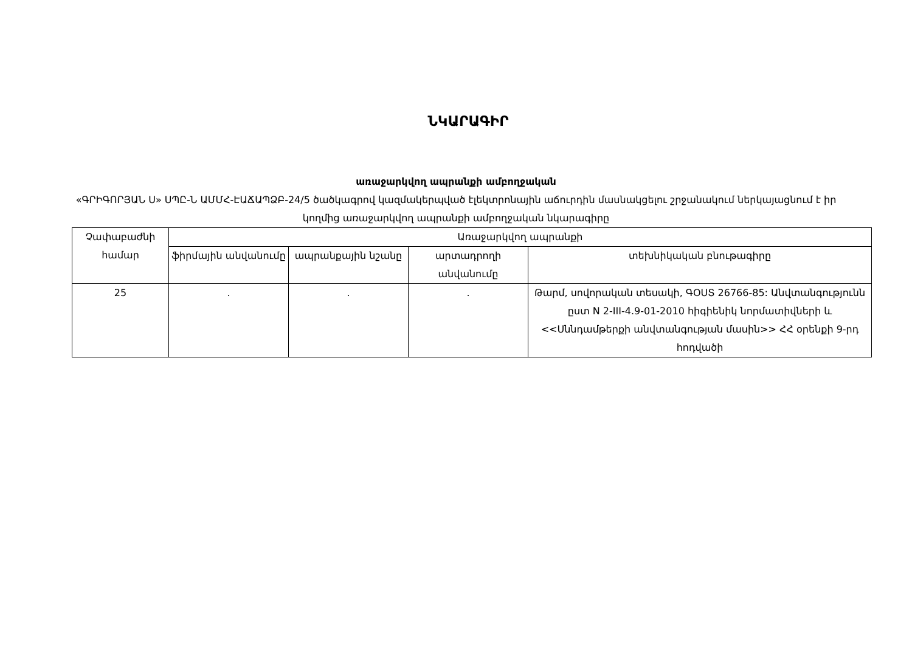ՆԿԱՐԱԳԻՐ
առաջարկվող ապրանքի ամբողջական
«ԳՐԻԳՈՐՅԱՆ Ս» ՍՊԸ-Ն ԱՄՄՀ-ԷԱՃԱՊՁԲ-24/5 ծածկագրով կազմակերպված էլեկտրոնային աճուրդին մասնակցելու շրջանակում ներկայացնում է իր կողմից առաջարկվող ապրանքի ամբողջական նկարագիրը
| Չափաբաժնի համար | Առաջարկվող ապրանքի | | | |
| --- | --- | --- | --- | --- |
| | ֆիրմային անվանումը | ապրանքային նշանը | արտադրողի անվանումը | տեխնիկական բնութագիրը |
| 25 | . | . | . | Թարմ, սովորական տեսակի, ԳՕՍՏ 26766-85: Անվտանգությունն ըստ N 2-III-4.9-01-2010 հիգիենիկ նորմատիվների և <<Սննդամթերքի անվտանգության մասին>> ՀՀ օրենքի 9-րդ հոդվածի |